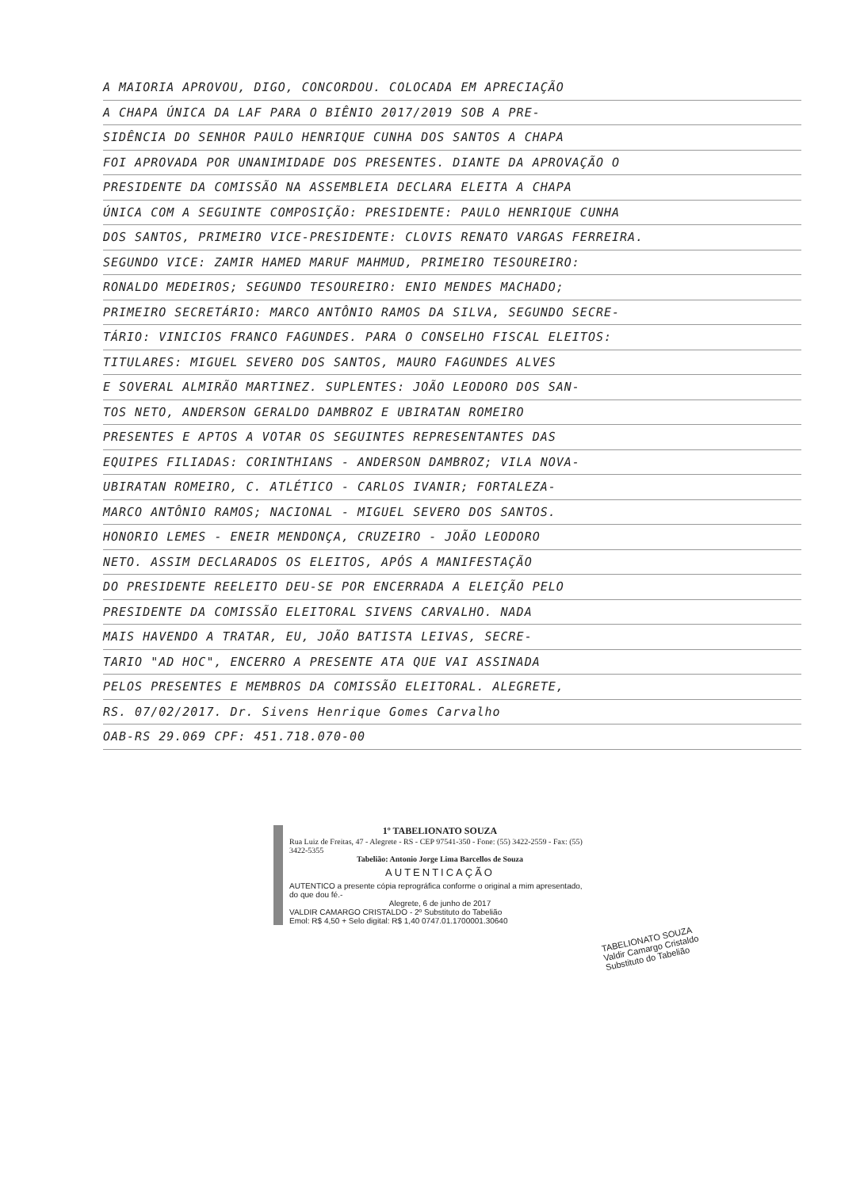A MAIORIA APROVOU, DIGO, CONCORDOU. COLOCADA EM APRECIAÇÃO
A CHAPA ÚNICA DA LAF PARA O BIÊNIO 2017/2019 SOB A PRE-
SIDÊNCIA DO SENHOR PAULO HENRIQUE CUNHA DOS SANTOS A CHAPA
FOI APROVADA POR UNANIMIDADE DOS PRESENTES. DIANTE DA APROVAÇÃO O
PRESIDENTE DA COMISSÃO NA ASSEMBLEIA DECLARA ELEITA A CHAPA
ÚNICA COM A SEGUINTE COMPOSIÇÃO: PRESIDENTE: PAULO HENRIQUE CUNHA
DOS SANTOS, PRIMEIRO VICE-PRESIDENTE: CLOVIS RENATO VARGAS FERREIRA.
SEGUNDO VICE: ZAMIR HAMED MARUF MAHMUD, PRIMEIRO TESOUREIRO:
RONALDO MEDEIROS; SEGUNDO TESOUREIRO: ENIO MENDES MACHADO;
PRIMEIRO SECRETÁRIO: MARCO ANTÔNIO RAMOS DA SILVA, SEGUNDO SECRE-
TÁRIO: VINICIOS FRANCO FAGUNDES. PARA O CONSELHO FISCAL ELEITOS:
TITULARES: MIGUEL SEVERO DOS SANTOS, MAURO FAGUNDES ALVES
E SOVERAL ALMIRÃO MARTINEZ. SUPLENTES: JOÃO LEODORO DOS SAN-
TOS NETO, ANDERSON GERALDO DAMBROZ E UBIRATAN ROMEIRO
PRESENTES E APTOS A VOTAR OS SEGUINTES REPRESENTANTES DAS
EQUIPES FILIADAS: CORINTHIANS - ANDERSON DAMBROZ; VILA NOVA-
UBIRATAN ROMEIRO, C. ATLÉTICO - CARLOS IVANIR; FORTALEZA-
MARCO ANTÔNIO RAMOS; NACIONAL - MIGUEL SEVERO DOS SANTOS.
HONORIO LEMES - ENEIR MENDONÇA, CRUZEIRO - JOÃO LEODORO
NETO. ASSIM DECLARADOS OS ELEITOS, APÓS A MANIFESTAÇÃO
DO PRESIDENTE REELEITO DEU-SE POR ENCERRADA A ELEIÇÃO PELO
PRESIDENTE DA COMISSÃO ELEITORAL SIVENS CARVALHO. NADA
MAIS HAVENDO A TRATAR, EU, JOÃO BATISTA LEIVAS, SECRE-
TARIO "AD HOC", ENCERRO A PRESENTE ATA QUE VAI ASSINADA
PELOS PRESENTES E MEMBROS DA COMISSÃO ELEITORAL. ALEGRETE,
RS. 07/02/2017. Dr. Sivens Henrique Gomes Carvalho
OAB-RS 29.069 CPF: 451.718.070-00
1º TABELIONATO SOUZA
Rua Luiz de Freitas, 47 - Alegrete - RS - CEP 97541-350 - Fone: (55) 3422-2559 - Fax: (55) 3422-5355
Tabelião: Antonio Jorge Lima Barcellos de Souza
AUTENTICAÇÃO
AUTENTICO a presente cópia reprográfica conforme o original a mim apresentado, do que dou fé.-
Alegrete, 6 de junho de 2017
VALDIR CAMARGO CRISTALDO - 2º Substituto do Tabelião
Emol: R$ 4,50 + Selo digital: R$ 1,40 0747.01.1700001.30640
TABELIONATO SOUZA
Valdir Camargo Cristaldo
Substituto do Tabelião